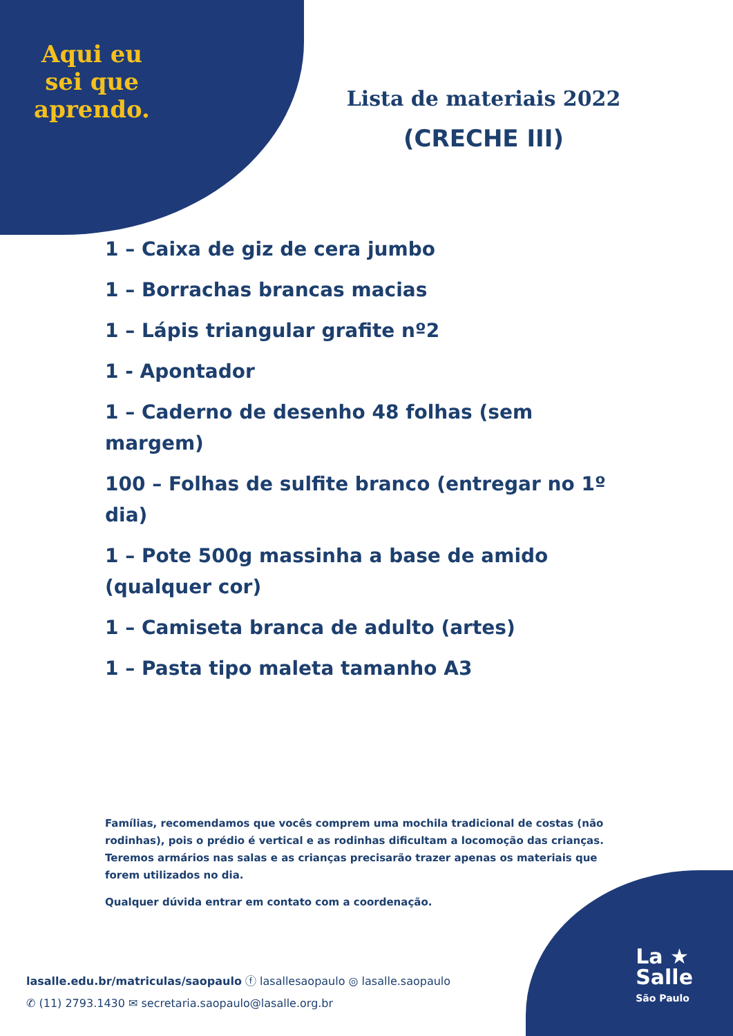Aqui eu sei que aprendo.
Lista de materiais 2022
(CRECHE III)
1 – Caixa de giz de cera jumbo
1 – Borrachas brancas macias
1 – Lápis triangular grafite nº2
1 - Apontador
1 – Caderno de desenho 48 folhas (sem margem)
100 – Folhas de sulfite branco (entregar no 1º dia)
1 – Pote 500g massinha a base de amido (qualquer cor)
1 – Camiseta branca de adulto (artes)
1 – Pasta tipo maleta tamanho A3
Famílias, recomendamos que vocês comprem uma mochila tradicional de costas (não rodinhas), pois o prédio é vertical e as rodinhas dificultam a locomoção das crianças. Teremos armários nas salas e as crianças precisarão trazer apenas os materiais que forem utilizados no dia.
Qualquer dúvida entrar em contato com a coordenação.
lasalle.edu.br/matriculas/saopaulo ⓕ lasallesaopaulo ◎ lasalle.saopaulo
✆ (11) 2793.1430 ✉ secretaria.saopaulo@lasalle.org.br
La ★
Salle
São Paulo